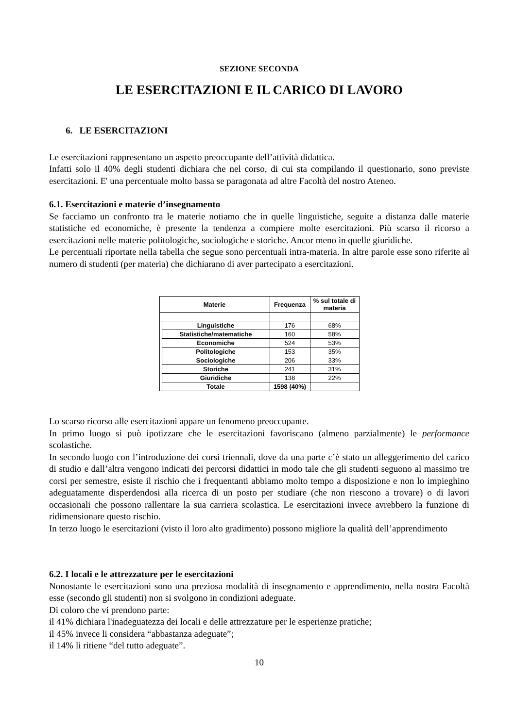SEZIONE SECONDA
LE ESERCITAZIONI E IL CARICO DI LAVORO
6. LE ESERCITAZIONI
Le esercitazioni rappresentano un aspetto preoccupante dell’attività didattica.
Infatti solo il 40% degli studenti dichiara che nel corso, di cui sta compilando il questionario, sono previste esercitazioni. E' una percentuale molto bassa se paragonata ad altre Facoltà del nostro Ateneo.
6.1. Esercitazioni e materie d’insegnamento
Se facciamo un confronto tra le materie notiamo che in quelle linguistiche, seguite a distanza dalle materie statistiche ed economiche, è presente la tendenza a compiere molte esercitazioni. Più scarso il ricorso a esercitazioni nelle materie politologiche, sociologiche e storiche. Ancor meno in quelle giuridiche.
Le percentuali riportate nella tabella che segue sono percentuali intra-materia. In altre parole esse sono riferite al numero di studenti (per materia) che dichiarano di aver partecipato a esercitazioni.
| Materie | | Frequenza | % sul totale di materia |
| --- | --- | --- | --- |
| | Linguistiche | 176 | 68% |
| | Statistiche/matematiche | 160 | 58% |
| | Economiche | 524 | 53% |
| | Politologiche | 153 | 35% |
| | Sociologiche | 206 | 33% |
| | Storiche | 241 | 31% |
| | Giuridiche | 138 | 22% |
| | Totale | 1598 (40%) | |
Lo scarso ricorso alle esercitazioni appare un fenomeno preoccupante.
In primo luogo si può ipotizzare che le esercitazioni favoriscano (almeno parzialmente) le performance scolastiche.
In secondo luogo con l’introduzione dei corsi triennali, dove da una parte c’è stato un alleggerimento del carico di studio e dall’altra vengono indicati dei percorsi didattici in modo tale che gli studenti seguono al massimo tre corsi per semestre, esiste il rischio che i frequentanti abbiamo molto tempo a disposizione e non lo impieghino adeguatamente disperdendosi alla ricerca di un posto per studiare (che non riescono a trovare) o di lavori occasionali che possono rallentare la sua carriera scolastica. Le esercitazioni invece avrebbero la funzione di ridimensionare questo rischio.
In terzo luogo le esercitazioni (visto il loro alto gradimento) possono migliore la qualità dell’apprendimento
6.2. I locali e le attrezzature per le esercitazioni
Nonostante le esercitazioni sono una preziosa modalità di insegnamento e apprendimento, nella nostra Facoltà esse (secondo gli studenti) non si svolgono in condizioni adeguate.
Di coloro che vi prendono parte:
il 41% dichiara l'inadeguatezza dei locali e delle attrezzature per le esperienze pratiche;
il 45% invece li considera “abbastanza adeguate”;
il 14% li ritiene “del tutto adeguate”.
10